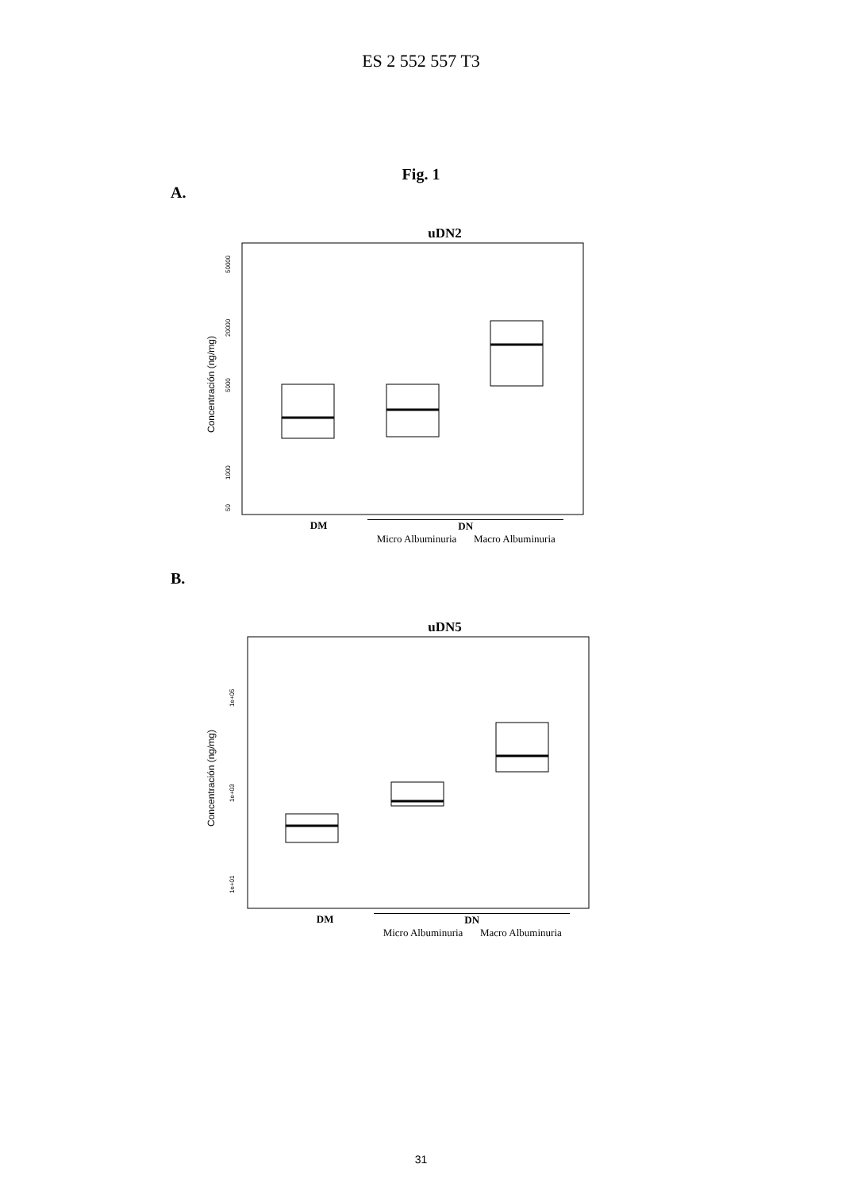ES 2 552 557 T3
Fig. 1
A.
uDN2
Concentración (ng/mg)
50000
20000
5000
1000
50
DM DN
Micro Albuminuria Macro Albuminuria
B.
uDN5
Concentración (ng/mg)
1e+05
1e+03
1e+01
DM DN
Micro Albuminuria Macro Albuminuria
31